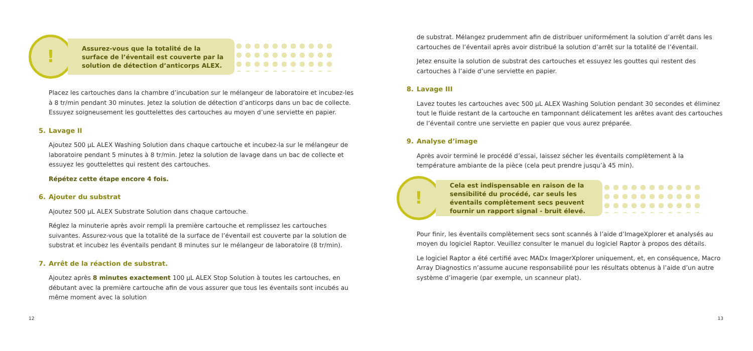!
Assurez-vous que la totalité de la surface de l’éventail est couverte par la solution de détection d’anticorps ALEX.
Placez les cartouches dans la chambre d’incubation sur le mélangeur de laboratoire et incubez-les à 8 tr/min pendant 30 minutes. Jetez la solution de détection d’anticorps dans un bac de collecte. Essuyez soigneusement les gouttelettes des cartouches au moyen d’une serviette en papier.
5. Lavage II
Ajoutez 500 µL ALEX Washing Solution dans chaque cartouche et incubez-la sur le mélangeur de laboratoire pendant 5 minutes à 8 tr/min. Jetez la solution de lavage dans un bac de collecte et essuyez les gouttelettes qui restent des cartouches.
Répétez cette étape encore 4 fois.
6. Ajouter du substrat
Ajoutez 500 µL ALEX Substrate Solution dans chaque cartouche.
Réglez la minuterie après avoir rempli la première cartouche et remplissez les cartouches suivantes. Assurez-vous que la totalité de la surface de l’éventail est couverte par la solution de substrat et incubez les éventails pendant 8 minutes sur le mélangeur de laboratoire (8 tr/min).
7. Arrêt de la réaction de substrat.
Ajoutez après 8 minutes exactement 100 µL ALEX Stop Solution à toutes les cartouches, en débutant avec la première cartouche afin de vous assurer que tous les éventails sont incubés au même moment avec la solution
12
de substrat. Mélangez prudemment afin de distribuer uniformément la solution d’arrêt dans les cartouches de l’éventail après avoir distribué la solution d’arrêt sur la totalité de l’éventail.
Jetez ensuite la solution de substrat des cartouches et essuyez les gouttes qui restent des cartouches à l’aide d’une serviette en papier.
8. Lavage III
Lavez toutes les cartouches avec 500 µL ALEX Washing Solution pendant 30 secondes et éliminez tout le fluide restant de la cartouche en tamponnant délicatement les arêtes avant des cartouches de l’éventail contre une serviette en papier que vous aurez préparée.
9. Analyse d’image
Après avoir terminé le procédé d’essai, laissez sécher les éventails complètement à la température ambiante de la pièce (cela peut prendre jusqu’à 45 min).
!
Cela est indispensable en raison de la sensibilité du procédé, car seuls les éventails complètement secs peuvent fournir un rapport signal - bruit élevé.
Pour finir, les éventails complètement secs sont scannés à l’aide d’ImageXplorer et analysés au moyen du logiciel Raptor. Veuillez consulter le manuel du logiciel Raptor à propos des détails.
Le logiciel Raptor a été certifié avec MADx ImagerXplorer uniquement, et, en conséquence, Macro Array Diagnostics n’assume aucune responsabilité pour les résultats obtenus à l’aide d’un autre système d’imagerie (par exemple, un scanneur plat).
13